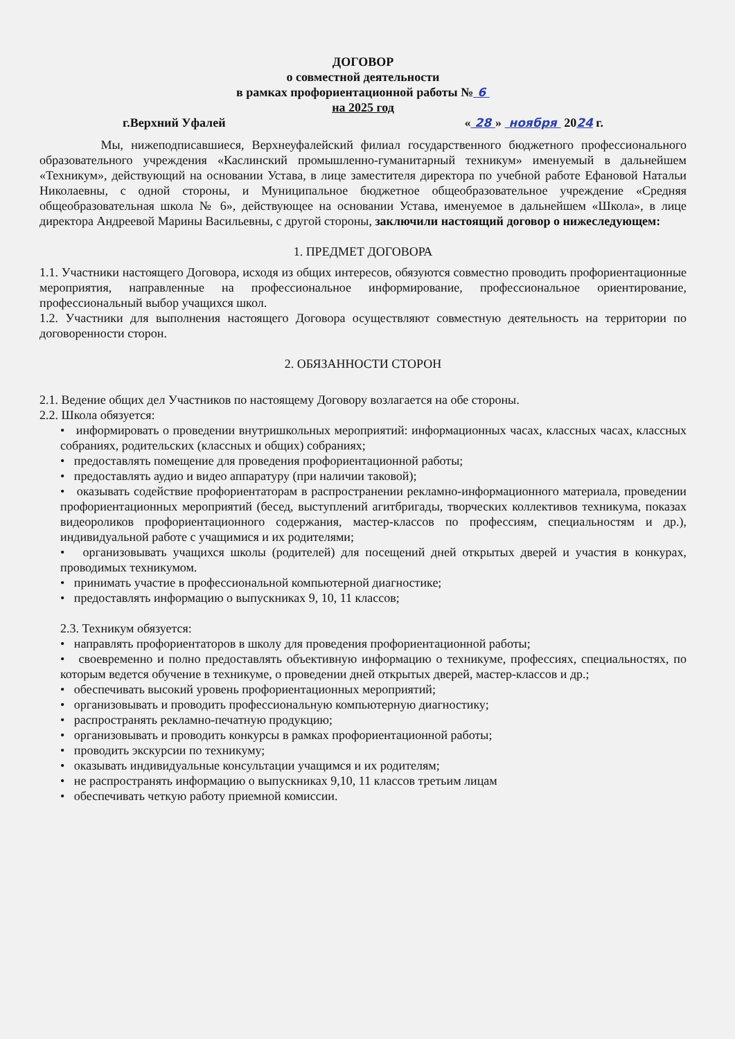ДОГОВОР
о совместной деятельности
в рамках профориентационной работы № 6
на 2025 год
г.Верхний Уфалей « 28 » ноября 2024 г.
Мы, нижеподписавшиеся, Верхнеуфалейский филиал государственного бюджетного профессионального образовательного учреждения «Каслинский промышленно-гуманитарный техникум» именуемый в дальнейшем «Техникум», действующий на основании Устава, в лице заместителя директора по учебной работе Ефановой Натальи Николаевны, с одной стороны, и Муниципальное бюджетное общеобразовательное учреждение «Средняя общеобразовательная школа № 6», действующее на основании Устава, именуемое в дальнейшем «Школа», в лице директора Андреевой Марины Васильевны, с другой стороны, заключили настоящий договор о нижеследующем:
1. ПРЕДМЕТ ДОГОВОРА
1.1. Участники настоящего Договора, исходя из общих интересов, обязуются совместно проводить профориентационные мероприятия, направленные на профессиональное информирование, профессиональное ориентирование, профессиональный выбор учащихся школ.
1.2. Участники для выполнения настоящего Договора осуществляют совместную деятельность на территории по договоренности сторон.
2. ОБЯЗАННОСТИ СТОРОН
2.1. Ведение общих дел Участников по настоящему Договору возлагается на обе стороны.
2.2. Школа обязуется:
• информировать о проведении внутришкольных мероприятий: информационных часах, классных часах, классных собраниях, родительских (классных и общих) собраниях;
• предоставлять помещение для проведения профориентационной работы;
• предоставлять аудио и видео аппаратуру (при наличии таковой);
• оказывать содействие профориентаторам в распространении рекламно-информационного материала, проведении профориентационных мероприятий (бесед, выступлений агитбригады, творческих коллективов техникума, показах видеороликов профориентационного содержания, мастер-классов по профессиям, специальностям и др.), индивидуальной работе с учащимися и их родителями;
• организовывать учащихся школы (родителей) для посещений дней открытых дверей и участия в конкурах, проводимых техникумом.
• принимать участие в профессиональной компьютерной диагностике;
• предоставлять информацию о выпускниках 9, 10, 11 классов;
2.3. Техникум обязуется:
• направлять профориентаторов в школу для проведения профориентационной работы;
• своевременно и полно предоставлять объективную информацию о техникуме, профессиях, специальностях, по которым ведется обучение в техникуме, о проведении дней открытых дверей, мастер-классов и др.;
• обеспечивать высокий уровень профориентационных мероприятий;
• организовывать и проводить профессиональную компьютерную диагностику;
• распространять рекламно-печатную продукцию;
• организовывать и проводить конкурсы в рамках профориентационной работы;
• проводить экскурсии по техникуму;
• оказывать индивидуальные консультации учащимся и их родителям;
• не распространять информацию о выпускниках 9,10, 11 классов третьим лицам
• обеспечивать четкую работу приемной комиссии.